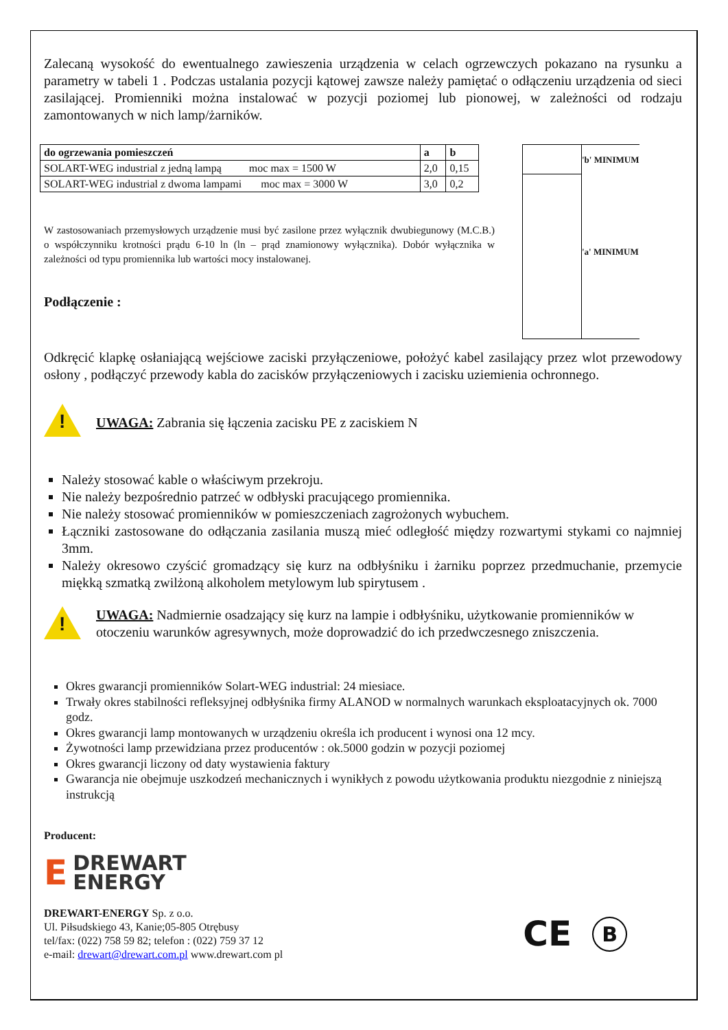Zalecaną wysokość do ewentualnego zawieszenia urządzenia w celach ogrzewczych pokazano na rysunku a parametry w tabeli 1 . Podczas ustalania pozycji kątowej zawsze należy pamiętać o odłączeniu urządzenia od sieci zasilającej. Promienniki można instalować w pozycji poziomej lub pionowej, w zależności od rodzaju zamontowanych w nich lamp/żarników.
| do ogrzewania pomieszczeń | a | b |
| --- | --- | --- |
| SOLART-WEG industrial z jedną lampą moc max = 1500 W | 2,0 | 0,15 |
| SOLART-WEG industrial z dwoma lampami moc max = 3000 W | 3,0 | 0,2 |
W zastosowaniach przemysłowych urządzenie musi być zasilone przez wyłącznik dwubiegunowy (M.C.B.) o współczynniku krotności prądu 6-10 ln (ln – prąd znamionowy wyłącznika). Dobór wyłącznika w zależności od typu promiennika lub wartości mocy instalowanej.
Podłączenie :
'b' MINIMUM
'a' MINIMUM
Odkręcić klapkę osłaniającą wejściowe zaciski przyłączeniowe, położyć kabel zasilający przez wlot przewodowy osłony , podłączyć przewody kabla do zacisków przyłączeniowych i zacisku uziemienia ochronnego.
!
UWAGA: Zabrania się łączenia zacisku PE z zaciskiem N
Należy stosować kable o właściwym przekroju.
Nie należy bezpośrednio patrzeć w odbłyski pracującego promiennika.
Nie należy stosować promienników w pomieszczeniach zagrożonych wybuchem.
Łączniki zastosowane do odłączania zasilania muszą mieć odległość między rozwartymi stykami co najmniej 3mm.
Należy okresowo czyścić gromadzący się kurz na odbłyśniku i żarniku poprzez przedmuchanie, przemycie miękką szmatką zwilżoną alkoholem metylowym lub spirytusem .
!
UWAGA: Nadmiernie osadzający się kurz na lampie i odbłyśniku, użytkowanie promienników w otoczeniu warunków agresywnych, może doprowadzić do ich przedwczesnego zniszczenia.
Okres gwarancji promienników Solart-WEG industrial: 24 miesiace.
Trwały okres stabilności refleksyjnej odbłyśnika firmy ALANOD w normalnych warunkach eksploatacyjnych ok. 7000 godz.
Okres gwarancji lamp montowanych w urządzeniu określa ich producent i wynosi ona 12 mcy.
Żywotności lamp przewidziana przez producentów : ok.5000 godzin w pozycji poziomej
Okres gwarancji liczony od daty wystawienia faktury
Gwarancja nie obejmuje uszkodzeń mechanicznych i wynikłych z powodu użytkowania produktu niezgodnie z niniejszą instrukcją
Producent:
E
DREWART
ENERGY
DREWART-ENERGY Sp. z o.o.
Ul. Piłsudskiego 43, Kanie;05-805 Otrębusy
tel/fax: (022) 758 59 82; telefon : (022) 759 37 12
e-mail: drewart@drewart.com.pl www.drewart.com pl
CE B